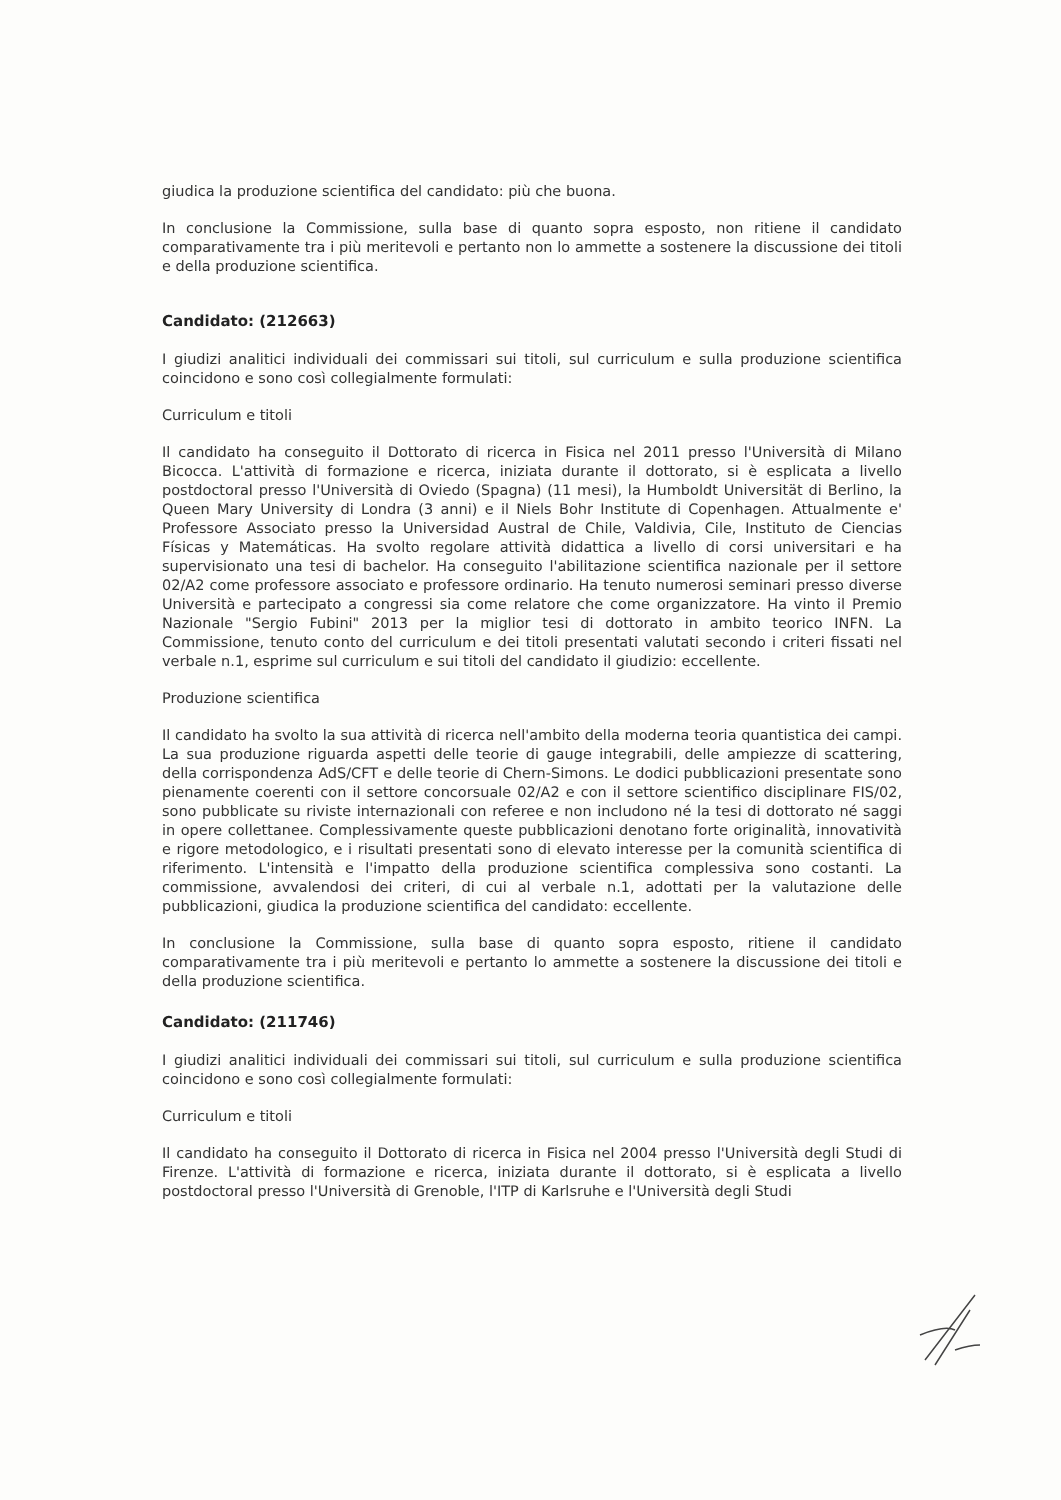giudica la produzione scientifica del candidato: più che buona.
In conclusione la Commissione, sulla base di quanto sopra esposto, non ritiene il candidato comparativamente tra i più meritevoli e pertanto non lo ammette a sostenere la discussione dei titoli e della produzione scientifica.
Candidato: (212663)
I giudizi analitici individuali dei commissari sui titoli, sul curriculum e sulla produzione scientifica coincidono e sono così collegialmente formulati:
Curriculum e titoli
Il candidato ha conseguito il Dottorato di ricerca in Fisica nel 2011 presso l'Università di Milano Bicocca. L'attività di formazione e ricerca, iniziata durante il dottorato, si è esplicata a livello postdoctoral presso l'Università di Oviedo (Spagna) (11 mesi), la Humboldt Universität di Berlino, la Queen Mary University di Londra (3 anni) e il Niels Bohr Institute di Copenhagen. Attualmente e' Professore Associato presso la Universidad Austral de Chile, Valdivia, Cile, Instituto de Ciencias Físicas y Matemáticas. Ha svolto regolare attività didattica a livello di corsi universitari e ha supervisionato una tesi di bachelor. Ha conseguito l'abilitazione scientifica nazionale per il settore 02/A2 come professore associato e professore ordinario. Ha tenuto numerosi seminari presso diverse Università e partecipato a congressi sia come relatore che come organizzatore. Ha vinto il Premio Nazionale "Sergio Fubini" 2013 per la miglior tesi di dottorato in ambito teorico INFN. La Commissione, tenuto conto del curriculum e dei titoli presentati valutati secondo i criteri fissati nel verbale n.1, esprime sul curriculum e sui titoli del candidato il giudizio: eccellente.
Produzione scientifica
Il candidato ha svolto la sua attività di ricerca nell'ambito della moderna teoria quantistica dei campi. La sua produzione riguarda aspetti delle teorie di gauge integrabili, delle ampiezze di scattering, della corrispondenza AdS/CFT e delle teorie di Chern-Simons. Le dodici pubblicazioni presentate sono pienamente coerenti con il settore concorsuale 02/A2 e con il settore scientifico disciplinare FIS/02, sono pubblicate su riviste internazionali con referee e non includono né la tesi di dottorato né saggi in opere collettanee. Complessivamente queste pubblicazioni denotano forte originalità, innovatività e rigore metodologico, e i risultati presentati sono di elevato interesse per la comunità scientifica di riferimento. L'intensità e l'impatto della produzione scientifica complessiva sono costanti. La commissione, avvalendosi dei criteri, di cui al verbale n.1, adottati per la valutazione delle pubblicazioni, giudica la produzione scientifica del candidato: eccellente.
In conclusione la Commissione, sulla base di quanto sopra esposto, ritiene il candidato comparativamente tra i più meritevoli e pertanto lo ammette a sostenere la discussione dei titoli e della produzione scientifica.
Candidato: (211746)
I giudizi analitici individuali dei commissari sui titoli, sul curriculum e sulla produzione scientifica coincidono e sono così collegialmente formulati:
Curriculum e titoli
Il candidato ha conseguito il Dottorato di ricerca in Fisica nel 2004 presso l'Università degli Studi di Firenze. L'attività di formazione e ricerca, iniziata durante il dottorato, si è esplicata a livello postdoctoral presso l'Università di Grenoble, l'ITP di Karlsruhe e l'Università degli Studi